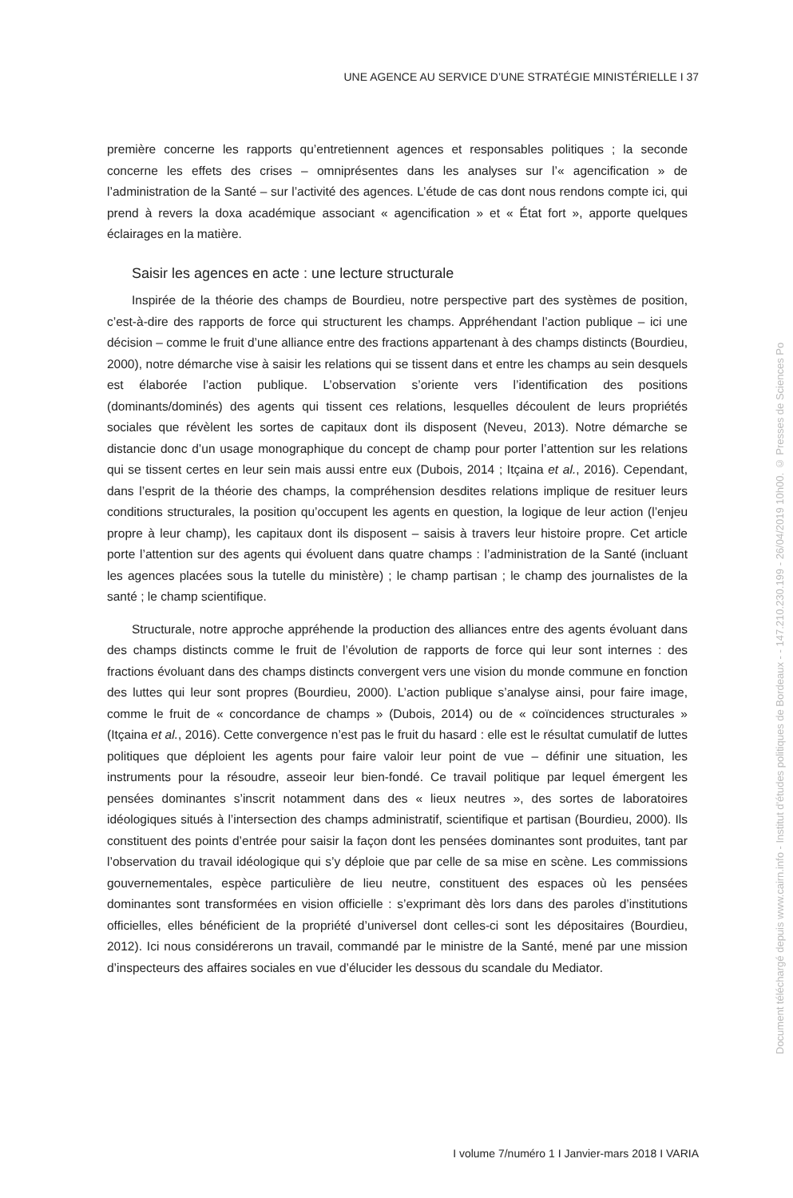UNE AGENCE AU SERVICE D’UNE STRATÉGIE MINISTÉRIELLE I 37
première concerne les rapports qu’entretiennent agences et responsables politiques ; la seconde concerne les effets des crises – omniprésentes dans les analyses sur l’« agencification » de l’administration de la Santé – sur l’activité des agences. L’étude de cas dont nous rendons compte ici, qui prend à revers la doxa académique associant « agencification » et « État fort », apporte quelques éclairages en la matière.
Saisir les agences en acte : une lecture structurale
Inspirée de la théorie des champs de Bourdieu, notre perspective part des systèmes de position, c’est-à-dire des rapports de force qui structurent les champs. Appréhendant l’action publique – ici une décision – comme le fruit d’une alliance entre des fractions appartenant à des champs distincts (Bourdieu, 2000), notre démarche vise à saisir les relations qui se tissent dans et entre les champs au sein desquels est élaborée l’action publique. L’observation s’oriente vers l’identification des positions (dominants/dominés) des agents qui tissent ces relations, lesquelles découlent de leurs propriétés sociales que révèlent les sortes de capitaux dont ils disposent (Neveu, 2013). Notre démarche se distancie donc d’un usage monographique du concept de champ pour porter l’attention sur les relations qui se tissent certes en leur sein mais aussi entre eux (Dubois, 2014 ; Itçaina et al., 2016). Cependant, dans l’esprit de la théorie des champs, la compréhension desdites relations implique de resituer leurs conditions structurales, la position qu’occupent les agents en question, la logique de leur action (l’enjeu propre à leur champ), les capitaux dont ils disposent – saisis à travers leur histoire propre. Cet article porte l’attention sur des agents qui évoluent dans quatre champs : l’administration de la Santé (incluant les agences placées sous la tutelle du ministère) ; le champ partisan ; le champ des journalistes de la santé ; le champ scientifique.
Structurale, notre approche appréhende la production des alliances entre des agents évoluant dans des champs distincts comme le fruit de l’évolution de rapports de force qui leur sont internes : des fractions évoluant dans des champs distincts convergent vers une vision du monde commune en fonction des luttes qui leur sont propres (Bourdieu, 2000). L’action publique s’analyse ainsi, pour faire image, comme le fruit de « concordance de champs » (Dubois, 2014) ou de « coïncidences structurales » (Itçaina et al., 2016). Cette convergence n’est pas le fruit du hasard : elle est le résultat cumulatif de luttes politiques que déploient les agents pour faire valoir leur point de vue – définir une situation, les instruments pour la résoudre, asseoir leur bien-fondé. Ce travail politique par lequel émergent les pensées dominantes s’inscrit notamment dans des « lieux neutres », des sortes de laboratoires idéologiques situés à l’intersection des champs administratif, scientifique et partisan (Bourdieu, 2000). Ils constituent des points d’entrée pour saisir la façon dont les pensées dominantes sont produites, tant par l’observation du travail idéologique qui s’y déploie que par celle de sa mise en scène. Les commissions gouvernementales, espèce particulière de lieu neutre, constituent des espaces où les pensées dominantes sont transformées en vision officielle : s’exprimant dès lors dans des paroles d’institutions officielles, elles bénéficient de la propriété d’universel dont celles-ci sont les dépositaires (Bourdieu, 2012). Ici nous considérerons un travail, commandé par le ministre de la Santé, mené par une mission d’inspecteurs des affaires sociales en vue d’élucider les dessous du scandale du Mediator.
I volume 7/numéro 1 I Janvier-mars 2018 I VARIA
Document téléchargé depuis www.cairn.info - Institut d'études politiques de Bordeaux - - 147.210.230.199 - 26/04/2019 10h00. © Presses de Sciences Po